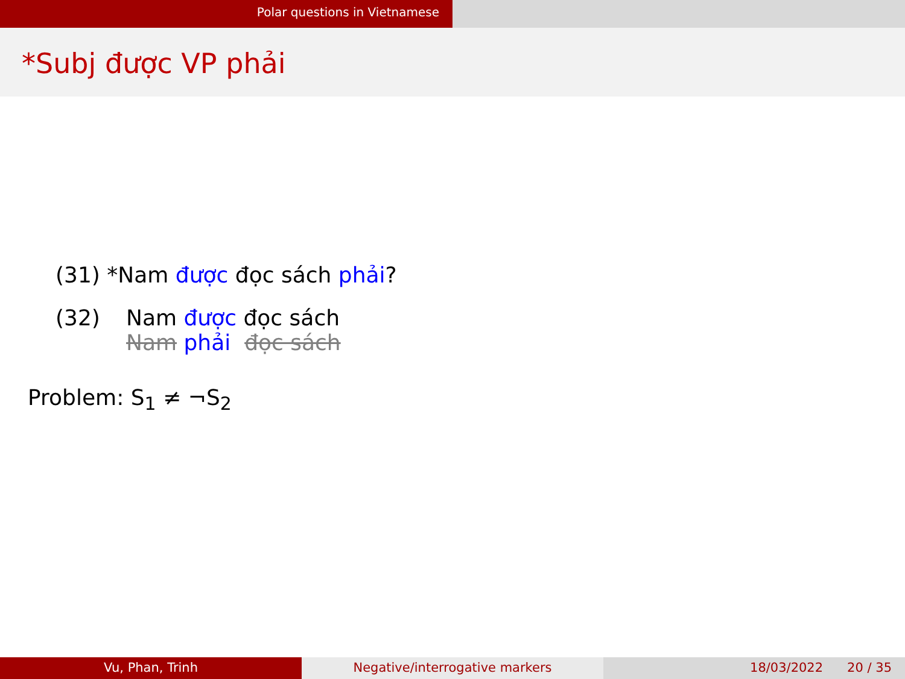Polar questions in Vietnamese
*Subj được VP phải
(31) *Nam được đọc sách phải?
(32) Nam được đọc sách
Nam phải đọc sách
Problem: S<sub>1</sub> ≠ ¬S<sub>2</sub>
Vu, Phan, Trinh Negative/interrogative markers 18/03/2022 20 / 35